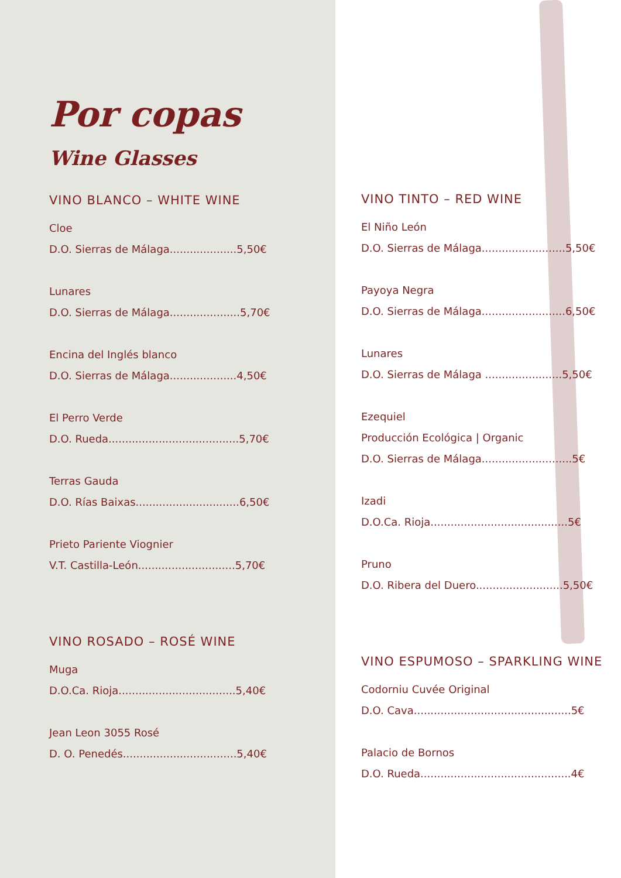Por copas
Wine Glasses
VINO BLANCO – WHITE WINE
Cloe
D.O. Sierras de Málaga....................5,50€
Lunares
D.O. Sierras de Málaga.....................5,70€
Encina del Inglés blanco
D.O. Sierras de Málaga....................4,50€
El Perro Verde
D.O. Rueda.......................................5,70€
Terras Gauda
D.O. Rías Baixas...............................6,50€
Prieto Pariente Viognier
V.T. Castilla-León.............................5,70€
VINO ROSADO – ROSÉ WINE
Muga
D.O.Ca. Rioja...................................5,40€
Jean Leon 3055 Rosé
D. O. Penedés..................................5,40€
VINO TINTO – RED WINE
El Niño León
D.O. Sierras de Málaga.........................5,50€
Payoya Negra
D.O. Sierras de Málaga.........................6,50€
Lunares
D.O. Sierras de Málaga .......................5,50€
Ezequiel
Producción Ecológica | Organic
D.O. Sierras de Málaga...........................5€
Izadi
D.O.Ca. Rioja.........................................5€
Pruno
D.O. Ribera del Duero..........................5,50€
VINO ESPUMOSO – SPARKLING WINE
Codorniu Cuvée Original
D.O. Cava...............................................5€
Palacio de Bornos
D.O. Rueda.............................................4€